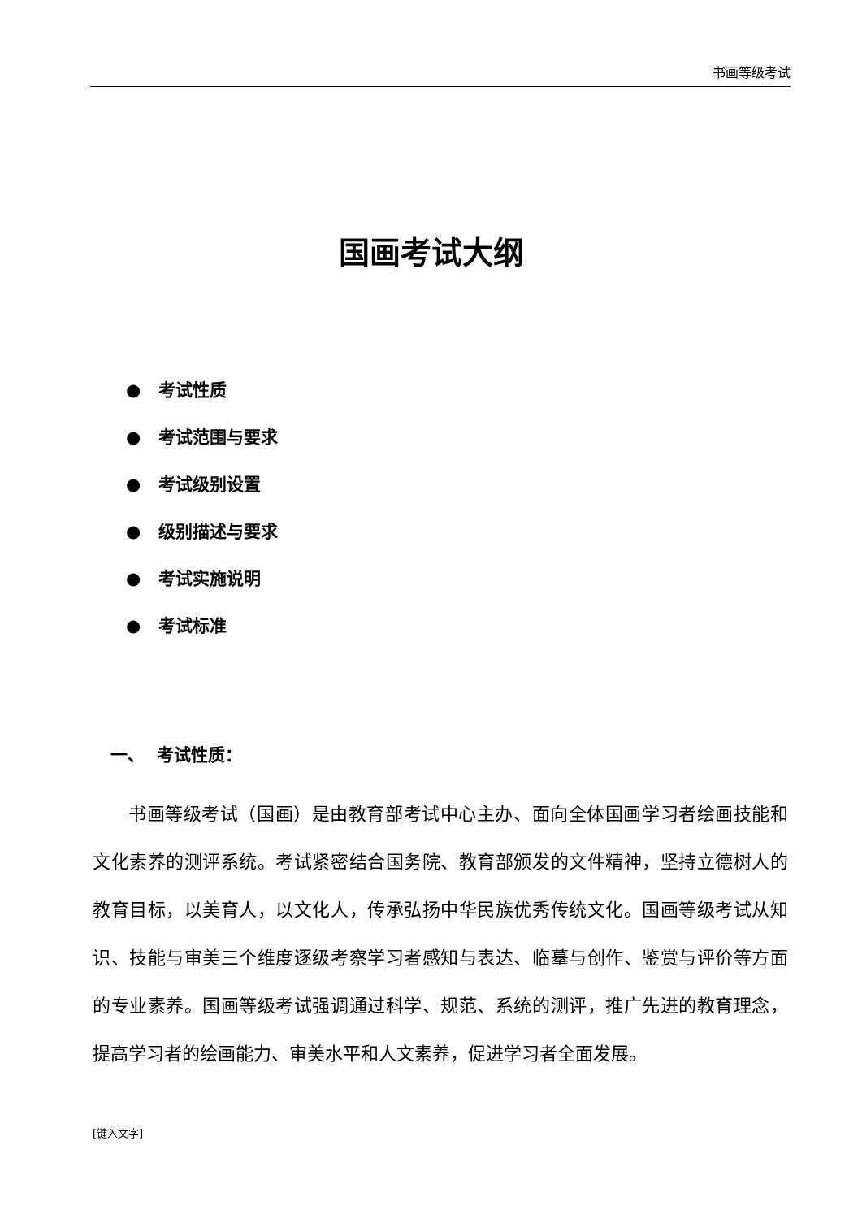书画等级考试
国画考试大纲
● 考试性质
● 考试范围与要求
● 考试级别设置
● 级别描述与要求
● 考试实施说明
● 考试标准
一、 考试性质：
书画等级考试（国画）是由教育部考试中心主办、面向全体国画学习者绘画技能和文化素养的测评系统。考试紧密结合国务院、教育部颁发的文件精神，坚持立德树人的教育目标，以美育人，以文化人，传承弘扬中华民族优秀传统文化。国画等级考试从知识、技能与审美三个维度逐级考察学习者感知与表达、临摹与创作、鉴赏与评价等方面的专业素养。国画等级考试强调通过科学、规范、系统的测评，推广先进的教育理念，提高学习者的绘画能力、审美水平和人文素养，促进学习者全面发展。
[键入文字]